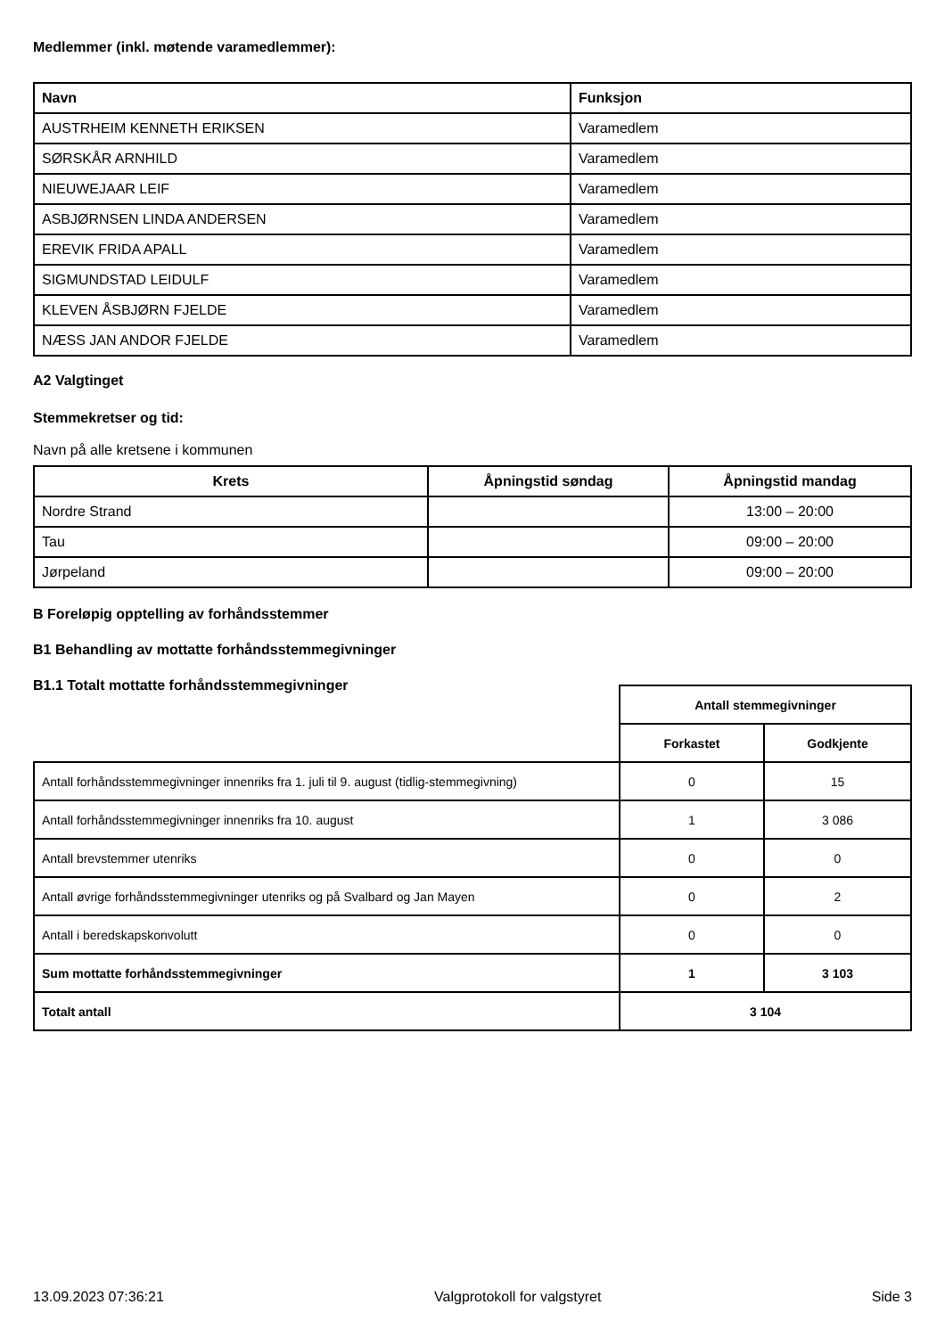Medlemmer (inkl. møtende varamedlemmer):
| Navn | Funksjon |
| --- | --- |
| AUSTRHEIM KENNETH ERIKSEN | Varamedlem |
| SØRSKÅR ARNHILD | Varamedlem |
| NIEUWEJAAR LEIF | Varamedlem |
| ASBJØRNSEN LINDA ANDERSEN | Varamedlem |
| EREVIK FRIDA APALL | Varamedlem |
| SIGMUNDSTAD LEIDULF | Varamedlem |
| KLEVEN ÅSBJØRN FJELDE | Varamedlem |
| NÆSS JAN ANDOR FJELDE | Varamedlem |
A2 Valgtinget
Stemmekretser og tid:
Navn på alle kretsene i kommunen
| Krets | Åpningstid søndag | Åpningstid mandag |
| --- | --- | --- |
| Nordre Strand | | 13:00 – 20:00 |
| Tau | | 09:00 – 20:00 |
| Jørpeland | | 09:00 – 20:00 |
B Foreløpig opptelling av forhåndsstemmer
B1 Behandling av mottatte forhåndsstemmegivninger
B1.1 Totalt mottatte forhåndsstemmegivninger
| | Antall stemmegivninger | |
| --- | --- | --- |
| | Forkastet | Godkjente |
| Antall forhåndsstemmegivninger innenriks fra 1. juli til 9. august (tidlig-stemmegivning) | 0 | 15 |
| Antall forhåndsstemmegivninger innenriks fra 10. august | 1 | 3 086 |
| Antall brevstemmer utenriks | 0 | 0 |
| Antall øvrige forhåndsstemmegivninger utenriks og på Svalbard og Jan Mayen | 0 | 2 |
| Antall i beredskapskonvolutt | 0 | 0 |
| Sum mottatte forhåndsstemmegivninger | 1 | 3 103 |
| Totalt antall | 3 104 | |
13.09.2023 07:36:21 Valgprotokoll for valgstyret Side 3